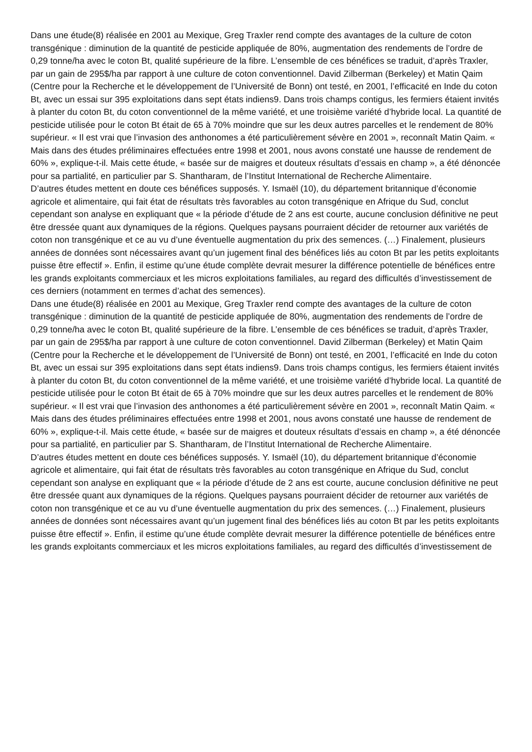Dans une étude(8) réalisée en 2001 au Mexique, Greg Traxler rend compte des avantages de la culture de coton transgénique : diminution de la quantité de pesticide appliquée de 80%, augmentation des rendements de l’ordre de 0,29 tonne/ha avec le coton Bt, qualité supérieure de la fibre. L’ensemble de ces bénéfices se traduit, d’après Traxler, par un gain de 295$/ha par rapport à une culture de coton conventionnel. David Zilberman (Berkeley) et Matin Qaim (Centre pour la Recherche et le développement de l’Université de Bonn) ont testé, en 2001, l’efficacité en Inde du coton Bt, avec un essai sur 395 exploitations dans sept états indiens9. Dans trois champs contigus, les fermiers étaient invités à planter du coton Bt, du coton conventionnel de la même variété, et une troisième variété d’hybride local. La quantité de pesticide utilisée pour le coton Bt était de 65 à 70% moindre que sur les deux autres parcelles et le rendement de 80% supérieur. « Il est vrai que l’invasion des anthonomes a été particulièrement sévère en 2001 », reconnaît Matin Qaim. « Mais dans des études préliminaires effectuées entre 1998 et 2001, nous avons constaté une hausse de rendement de 60% », explique-t-il. Mais cette étude, « basée sur de maigres et douteux résultats d’essais en champ », a été dénoncée pour sa partialité, en particulier par S. Shantharam, de l’Institut International de Recherche Alimentaire.
D’autres études mettent en doute ces bénéfices supposés. Y. Ismaël (10), du département britannique d’économie agricole et alimentaire, qui fait état de résultats très favorables au coton transgénique en Afrique du Sud, conclut cependant son analyse en expliquant que « la période d’étude de 2 ans est courte, aucune conclusion définitive ne peut être dressée quant aux dynamiques de la régions. Quelques paysans pourraient décider de retourner aux variétés de coton non transgénique et ce au vu d’une éventuelle augmentation du prix des semences. (…) Finalement, plusieurs années de données sont nécessaires avant qu’un jugement final des bénéfices liés au coton Bt par les petits exploitants puisse être effectif ». Enfin, il estime qu’une étude complète devrait mesurer la différence potentielle de bénéfices entre les grands exploitants commerciaux et les micros exploitations familiales, au regard des difficultés d’investissement de ces derniers (notamment en termes d’achat des semences).
Dans une étude(8) réalisée en 2001 au Mexique, Greg Traxler rend compte des avantages de la culture de coton transgénique : diminution de la quantité de pesticide appliquée de 80%, augmentation des rendements de l’ordre de 0,29 tonne/ha avec le coton Bt, qualité supérieure de la fibre. L’ensemble de ces bénéfices se traduit, d’après Traxler, par un gain de 295$/ha par rapport à une culture de coton conventionnel. David Zilberman (Berkeley) et Matin Qaim (Centre pour la Recherche et le développement de l’Université de Bonn) ont testé, en 2001, l’efficacité en Inde du coton Bt, avec un essai sur 395 exploitations dans sept états indiens9. Dans trois champs contigus, les fermiers étaient invités à planter du coton Bt, du coton conventionnel de la même variété, et une troisième variété d’hybride local. La quantité de pesticide utilisée pour le coton Bt était de 65 à 70% moindre que sur les deux autres parcelles et le rendement de 80% supérieur. « Il est vrai que l’invasion des anthonomes a été particulièrement sévère en 2001 », reconnaît Matin Qaim. « Mais dans des études préliminaires effectuées entre 1998 et 2001, nous avons constaté une hausse de rendement de 60% », explique-t-il. Mais cette étude, « basée sur de maigres et douteux résultats d’essais en champ », a été dénoncée pour sa partialité, en particulier par S. Shantharam, de l’Institut International de Recherche Alimentaire.
D’autres études mettent en doute ces bénéfices supposés. Y. Ismaël (10), du département britannique d’économie agricole et alimentaire, qui fait état de résultats très favorables au coton transgénique en Afrique du Sud, conclut cependant son analyse en expliquant que « la période d’étude de 2 ans est courte, aucune conclusion définitive ne peut être dressée quant aux dynamiques de la régions. Quelques paysans pourraient décider de retourner aux variétés de coton non transgénique et ce au vu d’une éventuelle augmentation du prix des semences. (…) Finalement, plusieurs années de données sont nécessaires avant qu’un jugement final des bénéfices liés au coton Bt par les petits exploitants puisse être effectif ». Enfin, il estime qu’une étude complète devrait mesurer la différence potentielle de bénéfices entre les grands exploitants commerciaux et les micros exploitations familiales, au regard des difficultés d’investissement de